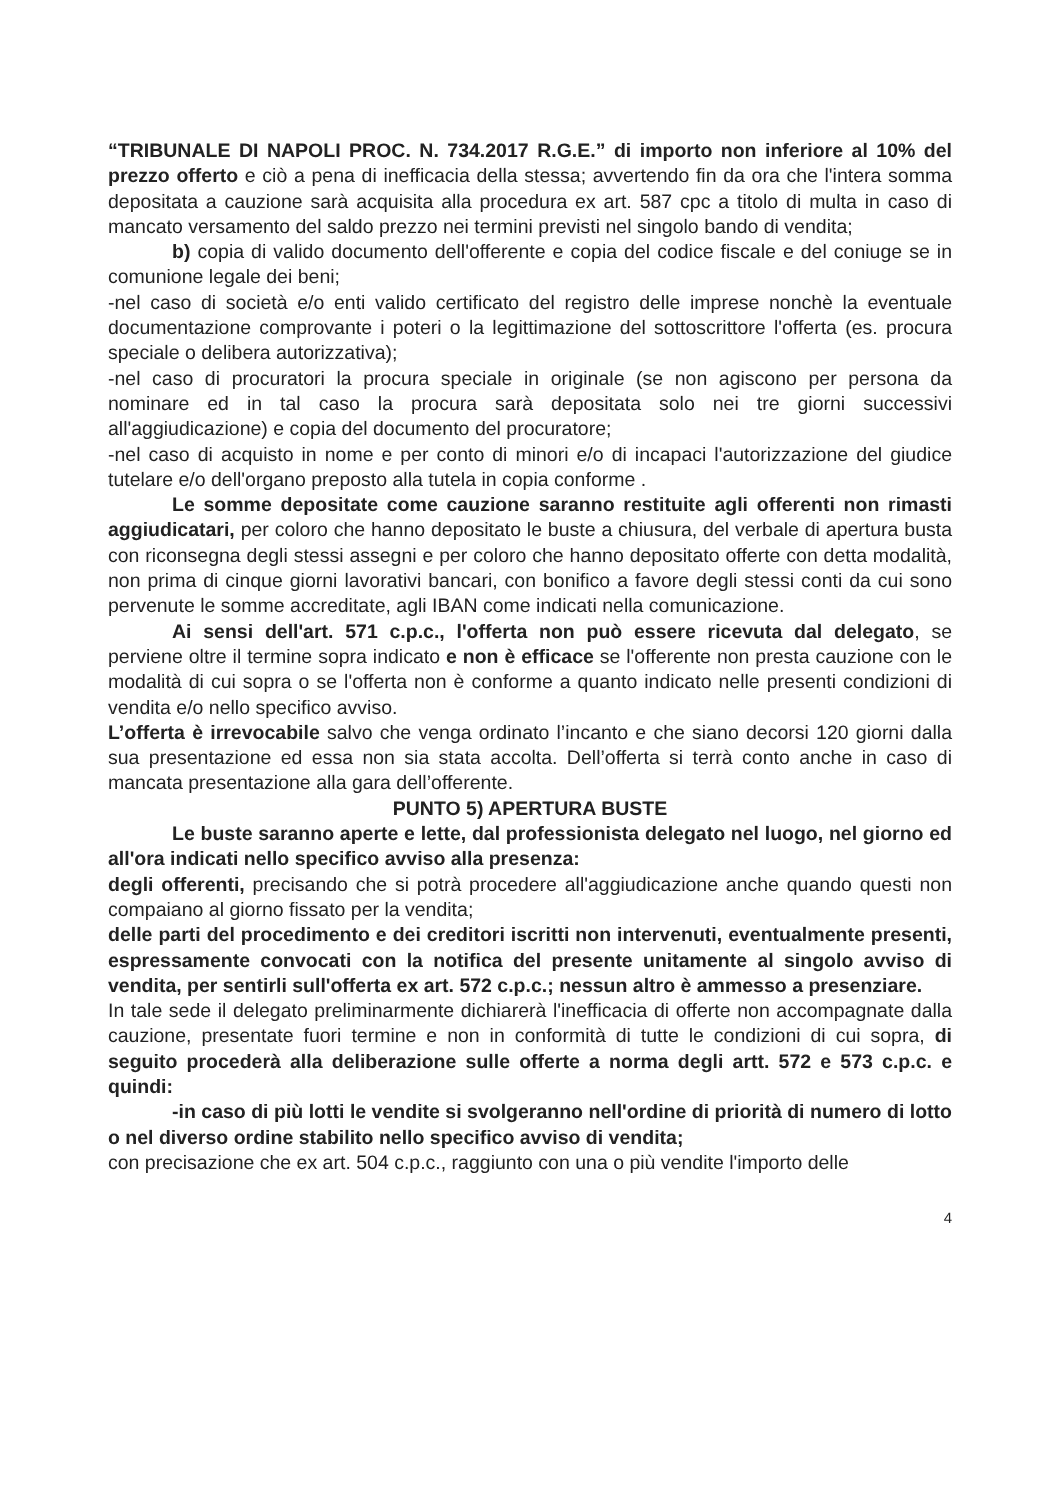“TRIBUNALE DI NAPOLI PROC. N. 734.2017 R.G.E.” di importo non inferiore al 10% del prezzo offerto e ciò a pena di inefficacia della stessa; avvertendo fin da ora che l'intera somma depositata a cauzione sarà acquisita alla procedura ex art. 587 cpc a titolo di multa in caso di mancato versamento del saldo prezzo nei termini previsti nel singolo bando di vendita;
b) copia di valido documento dell'offerente e copia del codice fiscale e del coniuge se in comunione legale dei beni;
-nel caso di società e/o enti valido certificato del registro delle imprese nonchè la eventuale documentazione comprovante i poteri o la legittimazione del sottoscrittore l'offerta (es. procura speciale o delibera autorizzativa);
-nel caso di procuratori la procura speciale in originale (se non agiscono per persona da nominare ed in tal caso la procura sarà depositata solo nei tre giorni successivi all'aggiudicazione) e copia del documento del procuratore;
-nel caso di acquisto in nome e per conto di minori e/o di incapaci l'autorizzazione del giudice tutelare e/o dell'organo preposto alla tutela in copia conforme .
Le somme depositate come cauzione saranno restituite agli offerenti non rimasti aggiudicatari, per coloro che hanno depositato le buste a chiusura, del verbale di apertura busta con riconsegna degli stessi assegni e per coloro che hanno depositato offerte con detta modalità, non prima di cinque giorni lavorativi bancari, con bonifico a favore degli stessi conti da cui sono pervenute le somme accreditate, agli IBAN come indicati nella comunicazione.
Ai sensi dell'art. 571 c.p.c., l'offerta non può essere ricevuta dal delegato, se perviene oltre il termine sopra indicato e non è efficace se l'offerente non presta cauzione con le modalità di cui sopra o se l'offerta non è conforme a quanto indicato nelle presenti condizioni di vendita e/o nello specifico avviso.
L’offerta è irrevocabile salvo che venga ordinato l’incanto e che siano decorsi 120 giorni dalla sua presentazione ed essa non sia stata accolta. Dell’offerta si terrà conto anche in caso di mancata presentazione alla gara dell’offerente.
PUNTO 5) APERTURA BUSTE
Le buste saranno aperte e lette, dal professionista delegato nel luogo, nel giorno ed all'ora indicati nello specifico avviso alla presenza:
degli offerenti, precisando che si potrà procedere all'aggiudicazione anche quando questi non compaiano al giorno fissato per la vendita;
delle parti del procedimento e dei creditori iscritti non intervenuti, eventualmente presenti, espressamente convocati con la notifica del presente unitamente al singolo avviso di vendita, per sentirli sull'offerta ex art. 572 c.p.c.; nessun altro è ammesso a presenziare.
In tale sede il delegato preliminarmente dichiarerà l'inefficacia di offerte non accompagnate dalla cauzione, presentate fuori termine e non in conformità di tutte le condizioni di cui sopra, di seguito procederà alla deliberazione sulle offerte a norma degli artt. 572 e 573 c.p.c. e quindi:
-in caso di più lotti le vendite si svolgeranno nell'ordine di priorità di numero di lotto o nel diverso ordine stabilito nello specifico avviso di vendita;
con precisazione che ex art. 504 c.p.c., raggiunto con una o più vendite l'importo delle
4